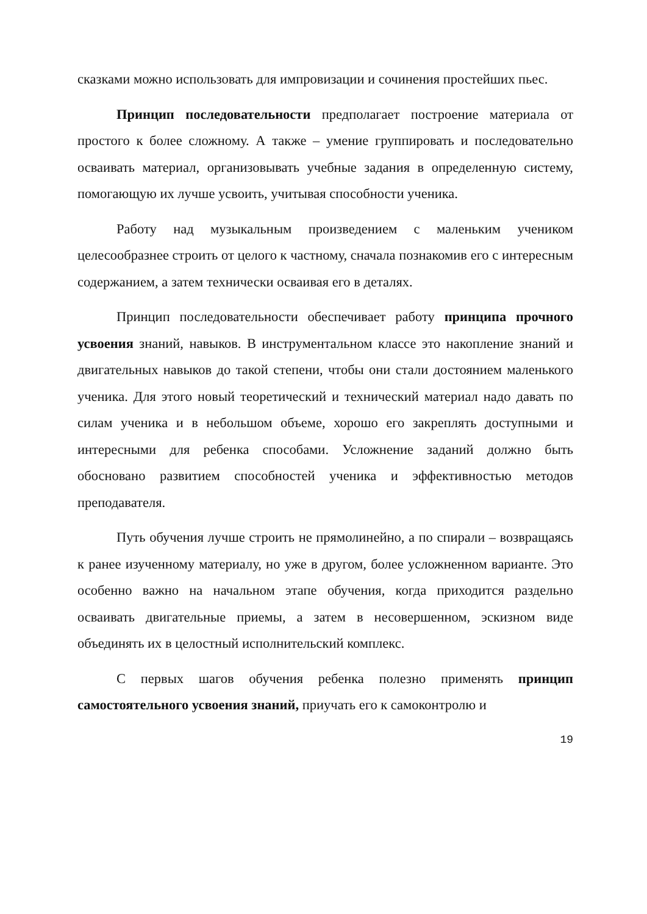сказками можно использовать для импровизации и сочинения простейших пьес.
Принцип последовательности предполагает построение материала от простого к более сложному. А также – умение группировать и последовательно осваивать материал, организовывать учебные задания в определенную систему, помогающую их лучше усвоить, учитывая способности ученика.
Работу над музыкальным произведением с маленьким учеником целесообразнее строить от целого к частному, сначала познакомив его с интересным содержанием, а затем технически осваивая его в деталях.
Принцип последовательности обеспечивает работу принципа прочного усвоения знаний, навыков. В инструментальном классе это накопление знаний и двигательных навыков до такой степени, чтобы они стали достоянием маленького ученика. Для этого новый теоретический и технический материал надо давать по силам ученика и в небольшом объеме, хорошо его закреплять доступными и интересными для ребенка способами. Усложнение заданий должно быть обосновано развитием способностей ученика и эффективностью методов преподавателя.
Путь обучения лучше строить не прямолинейно, а по спирали – возвращаясь к ранее изученному материалу, но уже в другом, более усложненном варианте. Это особенно важно на начальном этапе обучения, когда приходится раздельно осваивать двигательные приемы, а затем в несовершенном, эскизном виде объединять их в целостный исполнительский комплекс.
С первых шагов обучения ребенка полезно применять принцип самостоятельного усвоения знаний, приучать его к самоконтролю и
19